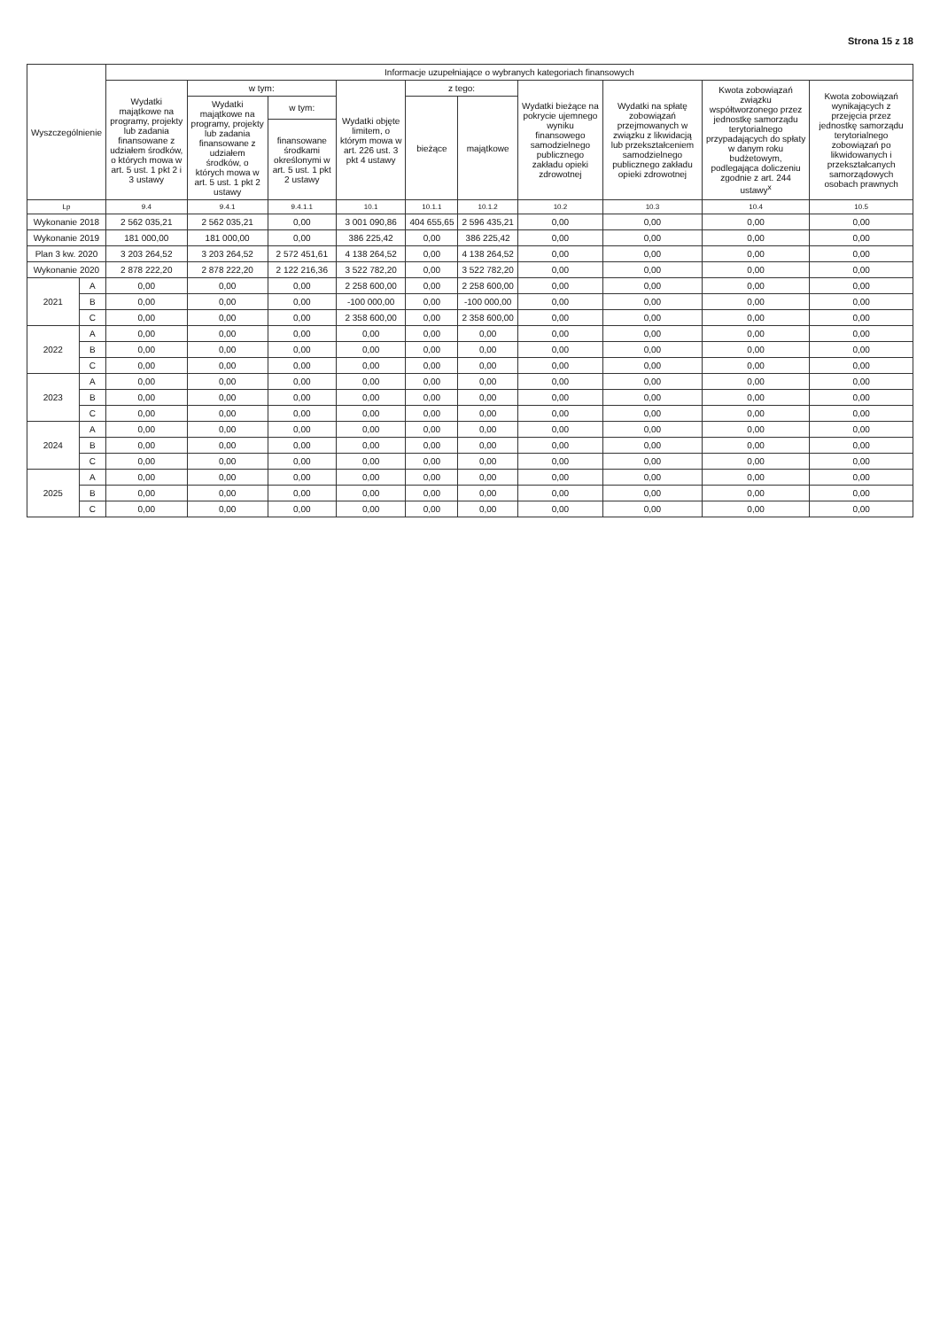Strona 15 z 18
| Wyszczególnienie | | Informacje uzupełniające o wybranych kategoriach finansowych | | | | | | | | | |
| --- | --- | --- | --- | --- | --- | --- | --- | --- | --- | --- | --- |
| | | Wydatki majątkowe na programy, projekty lub zadania finansowane z udziałem środków, o których mowa w art. 5 ust. 1 pkt 2 i 3 ustawy | w tym: | | Wydatki objęte limitem, o którym mowa w art. 226 ust. 3 pkt 4 ustawy | z tego: | | Wydatki bieżące na pokrycie ujemnego wyniku finansowego samodzielnego publicznego zakładu opieki zdrowotnej | Wydatki na spłatę zobowiązań przejmowanych w związku z likwidacją lub przekształceniem samodzielnego publicznego zakładu opieki zdrowotnej | Kwota zobowiązań związku współtworzonego przez jednostkę samorządu terytorialnego przypadających do spłaty w danym roku budżetowym, podlegająca doliczeniu zgodnie z art. 244 ustawy<sup>x</sup> | Kwota zobowiązań wynikających z przejęcia przez jednostkę samorządu terytorialnego zobowiązań po likwidowanych i przekształcanych samorządowych osobach prawnych |
| | | | Wydatki majątkowe na programy, projekty lub zadania finansowane z udziałem środków, o których mowa w art. 5 ust. 1 pkt 2 ustawy | w tym: | | bieżące | majątkowe | | | | |
| | | | | finansowane środkami określonymi w art. 5 ust. 1 pkt 2 ustawy | | | | | | | |
| Lp | | 9.4 | 9.4.1 | 9.4.1.1 | 10.1 | 10.1.1 | 10.1.2 | 10.2 | 10.3 | 10.4 | 10.5 |
| Wykonanie 2018 | | 2 562 035,21 | 2 562 035,21 | 0,00 | 3 001 090,86 | 404 655,65 | 2 596 435,21 | 0,00 | 0,00 | 0,00 | 0,00 |
| Wykonanie 2019 | | 181 000,00 | 181 000,00 | 0,00 | 386 225,42 | 0,00 | 386 225,42 | 0,00 | 0,00 | 0,00 | 0,00 |
| Plan 3 kw. 2020 | | 3 203 264,52 | 3 203 264,52 | 2 572 451,61 | 4 138 264,52 | 0,00 | 4 138 264,52 | 0,00 | 0,00 | 0,00 | 0,00 |
| Wykonanie 2020 | | 2 878 222,20 | 2 878 222,20 | 2 122 216,36 | 3 522 782,20 | 0,00 | 3 522 782,20 | 0,00 | 0,00 | 0,00 | 0,00 |
| 2021 | A | 0,00 | 0,00 | 0,00 | 2 258 600,00 | 0,00 | 2 258 600,00 | 0,00 | 0,00 | 0,00 | 0,00 |
| | B | 0,00 | 0,00 | 0,00 | -100 000,00 | 0,00 | -100 000,00 | 0,00 | 0,00 | 0,00 | 0,00 |
| | C | 0,00 | 0,00 | 0,00 | 2 358 600,00 | 0,00 | 2 358 600,00 | 0,00 | 0,00 | 0,00 | 0,00 |
| 2022 | A | 0,00 | 0,00 | 0,00 | 0,00 | 0,00 | 0,00 | 0,00 | 0,00 | 0,00 | 0,00 |
| | B | 0,00 | 0,00 | 0,00 | 0,00 | 0,00 | 0,00 | 0,00 | 0,00 | 0,00 | 0,00 |
| | C | 0,00 | 0,00 | 0,00 | 0,00 | 0,00 | 0,00 | 0,00 | 0,00 | 0,00 | 0,00 |
| 2023 | A | 0,00 | 0,00 | 0,00 | 0,00 | 0,00 | 0,00 | 0,00 | 0,00 | 0,00 | 0,00 |
| | B | 0,00 | 0,00 | 0,00 | 0,00 | 0,00 | 0,00 | 0,00 | 0,00 | 0,00 | 0,00 |
| | C | 0,00 | 0,00 | 0,00 | 0,00 | 0,00 | 0,00 | 0,00 | 0,00 | 0,00 | 0,00 |
| 2024 | A | 0,00 | 0,00 | 0,00 | 0,00 | 0,00 | 0,00 | 0,00 | 0,00 | 0,00 | 0,00 |
| | B | 0,00 | 0,00 | 0,00 | 0,00 | 0,00 | 0,00 | 0,00 | 0,00 | 0,00 | 0,00 |
| | C | 0,00 | 0,00 | 0,00 | 0,00 | 0,00 | 0,00 | 0,00 | 0,00 | 0,00 | 0,00 |
| 2025 | A | 0,00 | 0,00 | 0,00 | 0,00 | 0,00 | 0,00 | 0,00 | 0,00 | 0,00 | 0,00 |
| | B | 0,00 | 0,00 | 0,00 | 0,00 | 0,00 | 0,00 | 0,00 | 0,00 | 0,00 | 0,00 |
| | C | 0,00 | 0,00 | 0,00 | 0,00 | 0,00 | 0,00 | 0,00 | 0,00 | 0,00 | 0,00 |